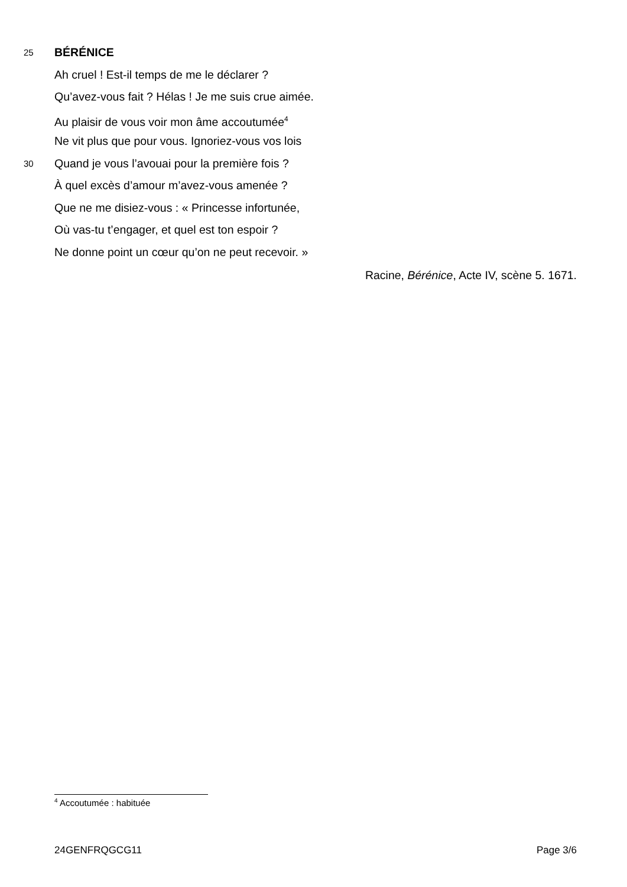25 BÉRÉNICE
Ah cruel ! Est-il temps de me le déclarer ?
Qu’avez-vous fait ? Hélas ! Je me suis crue aimée.
Au plaisir de vous voir mon âme accoutumée<sup>4</sup>
Ne vit plus que pour vous. Ignoriez-vous vos lois
30 Quand je vous l’avouai pour la première fois ?
À quel excès d’amour m’avez-vous amenée ?
Que ne me disiez-vous : « Princesse infortunée,
Où vas-tu t’engager, et quel est ton espoir ?
Ne donne point un cœur qu’on ne peut recevoir. »
Racine, Bérénice, Acte IV, scène 5. 1671.
<sup>4</sup> Accoutumée : habituée
24GENFRQGCG11 Page 3/6